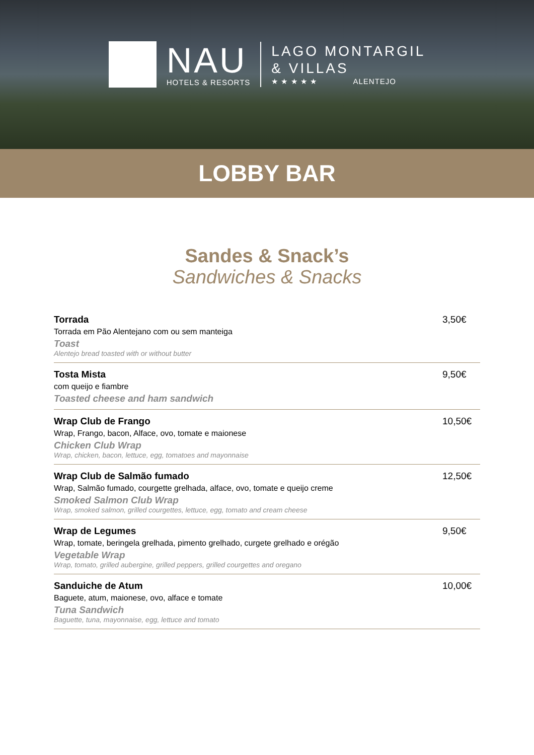NAU
HOTELS & RESORTS
LAGO MONTARGIL
& VILLAS
★ ★ ★ ★ ★ ALENTEJO
LOBBY BAR
Sandes & Snack’s
Sandwiches & Snacks
Torrada
Torrada em Pão Alentejano com ou sem manteiga
Toast
Alentejo bread toasted with or without butter
3,50€
Tosta Mista
com queijo e fiambre
Toasted cheese and ham sandwich
9,50€
Wrap Club de Frango
Wrap, Frango, bacon, Alface, ovo, tomate e maionese
Chicken Club Wrap
Wrap, chicken, bacon, lettuce, egg, tomatoes and mayonnaise
10,50€
Wrap Club de Salmão fumado
Wrap, Salmão fumado, courgette grelhada, alface, ovo, tomate e queijo creme
Smoked Salmon Club Wrap
Wrap, smoked salmon, grilled courgettes, lettuce, egg, tomato and cream cheese
12,50€
Wrap de Legumes
Wrap, tomate, beringela grelhada, pimento grelhado, curgete grelhado e orégão
Vegetable Wrap
Wrap, tomato, grilled aubergine, grilled peppers, grilled courgettes and oregano
9,50€
Sanduiche de Atum
Baguete, atum, maionese, ovo, alface e tomate
Tuna Sandwich
Baguette, tuna, mayonnaise, egg, lettuce and tomato
10,00€